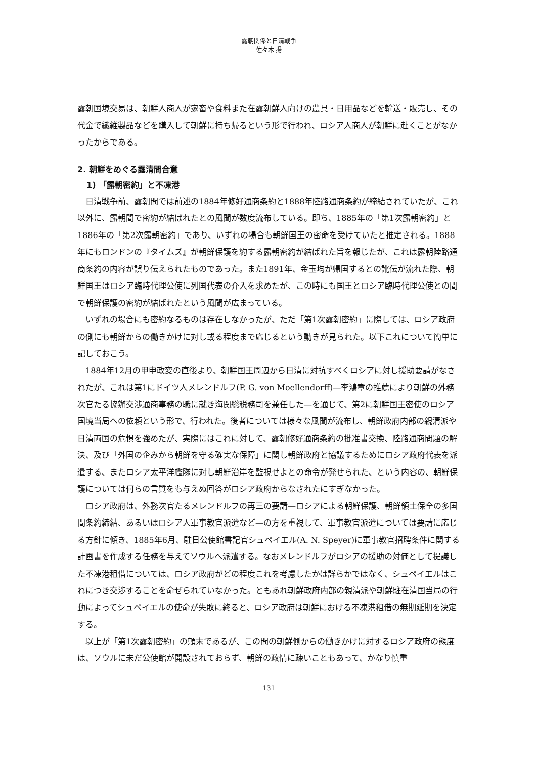露朝関係と日清戦争
佐々木 揚
露朝国境交易は、朝鮮人商人が家畜や食料また在露朝鮮人向けの農具・日用品などを輸送・販売し、その代金で繊維製品などを購入して朝鮮に持ち帰るという形で行われ、ロシア人商人が朝鮮に赴くことがなかったからである。
2. 朝鮮をめぐる露清間合意
1) 「露朝密約」と不凍港
日清戦争前、露朝間では前述の1884年修好通商条約と1888年陸路通商条約が締結されていたが、これ以外に、露朝間で密約が結ばれたとの風聞が数度流布している。即ち、1885年の「第1次露朝密約」と1886年の「第2次露朝密約」であり、いずれの場合も朝鮮国王の密命を受けていたと推定される。1888年にもロンドンの『タイムズ』が朝鮮保護を約する露朝密約が結ばれた旨を報じたが、これは露朝陸路通商条約の内容が誤り伝えられたものであった。また1891年、金玉均が帰国するとの訛伝が流れた際、朝鮮国王はロシア臨時代理公使に列国代表の介入を求めたが、この時にも国王とロシア臨時代理公使との間で朝鮮保護の密約が結ばれたという風聞が広まっている。
いずれの場合にも密約なるものは存在しなかったが、ただ「第1次露朝密約」に際しては、ロシア政府の側にも朝鮮からの働きかけに対し或る程度まで応じるという動きが見られた。以下これについて簡単に記しておこう。
1884年12月の甲申政変の直後より、朝鮮国王周辺から日清に対抗すべくロシアに対し援助要請がなされたが、これは第1にドイツ人メレンドルフ(P. G. von Moellendorff)—李鴻章の推薦により朝鮮の外務次官たる協辦交渉通商事務の職に就き海関総税務司を兼任した—を通じて、第2に朝鮮国王密使のロシア国境当局への依頼という形で、行われた。後者については様々な風聞が流布し、朝鮮政府内部の親清派や日清両国の危惧を強めたが、実際にはこれに対して、露朝修好通商条約の批准書交換、陸路通商問題の解決、及び「外国の企みから朝鮮を守る確実な保障」に関し朝鮮政府と協議するためにロシア政府代表を派遣する、またロシア太平洋艦隊に対し朝鮮沿岸を監視せよとの命令が発せられた、という内容の、朝鮮保護については何らの言質をも与えぬ回答がロシア政府からなされたにすぎなかった。
ロシア政府は、外務次官たるメレンドルフの再三の要請—ロシアによる朝鮮保護、朝鮮領土保全の多国間条約締結、あるいはロシア人軍事教官派遣など—の方を重視して、軍事教官派遣については要請に応じる方針に傾き、1885年6月、駐日公使館書記官シュペイエル(A. N. Speyer)に軍事教官招聘条件に関する計画書を作成する任務を与えてソウルへ派遣する。なおメレンドルフがロシアの援助の対価として提議した不凍港租借については、ロシア政府がどの程度これを考慮したかは詳らかではなく、シュペイエルはこれにつき交渉することを命ぜられていなかった。ともあれ朝鮮政府内部の親清派や朝鮮駐在清国当局の行動によってシュペイエルの使命が失敗に終ると、ロシア政府は朝鮮における不凍港租借の無期延期を決定する。
以上が「第1次露朝密約」の顛末であるが、この間の朝鮮側からの働きかけに対するロシア政府の態度は、ソウルに未だ公使館が開設されておらず、朝鮮の政情に疎いこともあって、かなり慎重
131